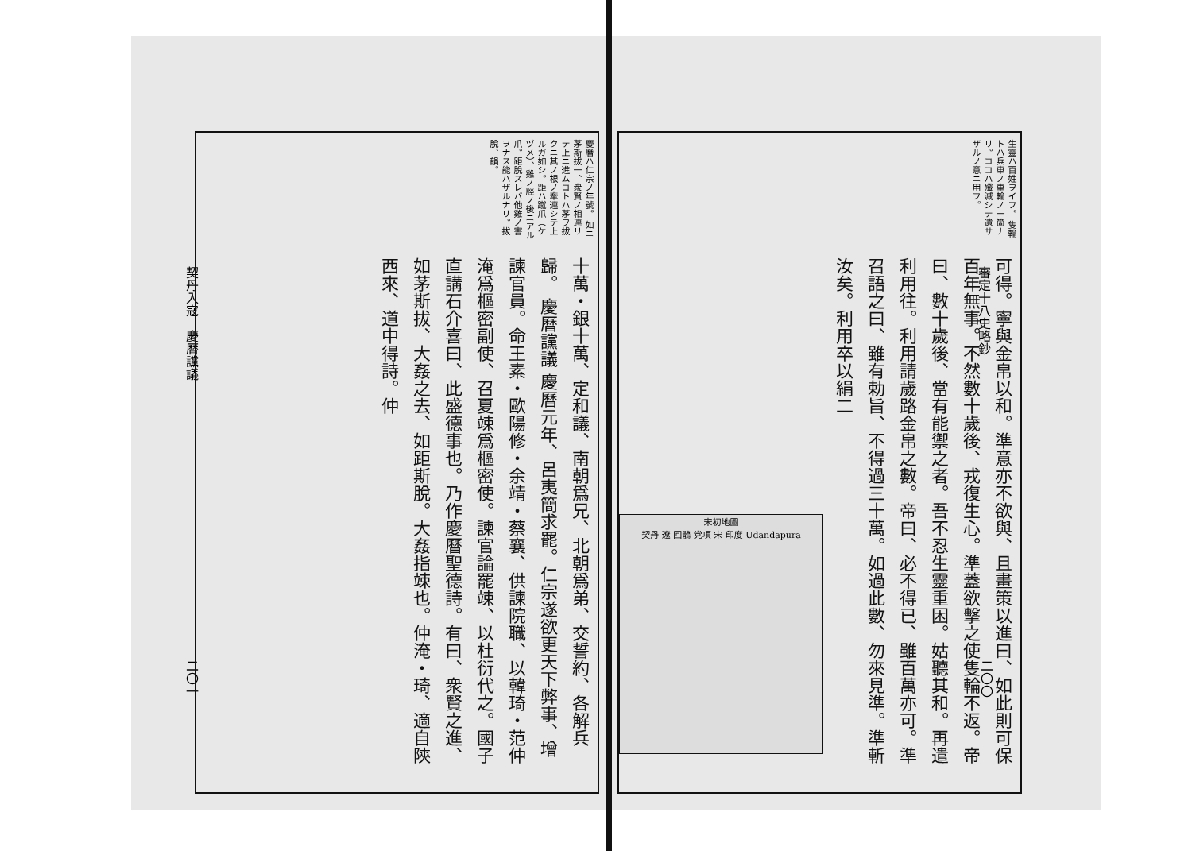審定十八史略鈔
二〇〇
生靈ハ百姓ヲイフ。 隻輪トハ兵車ノ車輪ノ一箇ナリ。ココハ殲滅シテ遺サザルノ意ニ用フ。
可得。寧與金帛以和。準意亦不欲與、且畫策以進曰、如此則可保百年無事。不然數十歲後、戎復生心。準蓋欲擊之使隻輪不返。帝曰、數十歲後、當有能禦之者。吾不忍生靈重困。姑聽其和。再遣利用往。利用請歲路金帛之數。帝曰、必不得已、雖百萬亦可。準召語之曰、雖有勅旨、不得過三十萬。如過此數、勿來見準。準斬汝矣。利用卒以絹二
宋初地圖
契丹 遼 回鶻 党項 宋 印度 Udandapura
契丹入寇　慶曆讜議
二〇一
慶曆ハ仁宗ノ年號。 如ニ茅斯拔一、衆賢ノ相連リテ上ニ進ムコトハ茅ヲ拔クニ其ノ根ノ牽連シテ上ルガ如シ。距ハ蹴爪（ケヅメ）、雞ノ脛ノ後ニアル爪。距脫スレバ他雞ノ害ヲナス能ハザルナリ。拔脫、韻。
十萬・銀十萬、定和議、南朝爲兄、北朝爲弟、交誓約、各解兵歸。 慶曆讜議 慶曆元年、呂夷簡求罷。仁宗遂欲更天下弊事、增諫官員。命王素・歐陽修・余靖・蔡襄、供諫院職、以韓琦・范仲淹爲樞密副使、召夏竦爲樞密使。諫官論罷竦、以杜衍代之。國子直講石介喜曰、此盛德事也。乃作慶曆聖德詩。有曰、衆賢之進、如茅斯拔、大姦之去、如距斯脫。大姦指竦也。仲淹・琦、適自陝西來、道中得詩。仲